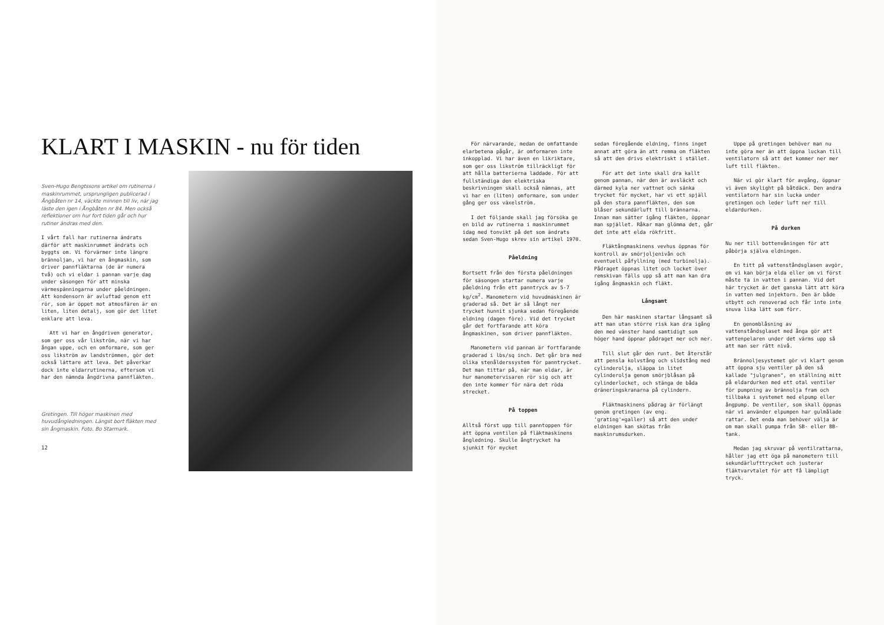KLART I MASKIN - nu för tiden
Sven-Hugo Bengtssons artikel om rutinerna i maskinrummet, ursprungligen publicerad i Ångbåten nr 14, väckte minnen till liv, när jag läste den igen i Ångbåten nr 84. Men också reflektioner om hur fort tiden går och hur rutiner ändras med den.
I vårt fall har rutinerna ändrats därför att maskinrummet ändrats och byggts om. Vi förvärmer inte längre brännoljan, vi har en ångmaskin, som driver pannfläktarna (de är numera två) och vi eldar i pannan varje dag under säsongen för att minska värmespänningarna under påeldningen. Att kondensorn är avluftad genom ett rör, som är öppet mot atmosfären är en liten, liten detalj, som gör det litet enklare att leva.
Att vi har en ångdriven generator, som ger oss vår likström, när vi har ångan uppe, och en omformare, som ger oss likström av landströmmen, gör det också lättare att leva. Det påverkar dock inte eldarrutinerna, eftersom vi har den nämnda ångdrivna pannfläkten.
Gretingen. Till höger maskinen med huvudångledningen. Längst bort fläkten med sin ångmaskin. Foto. Bo Starmark.
12
För närvarande, medan de omfattande elarbetena pågår, är omformaren inte inkopplad. Vi har även en likriktare, som ger oss likström tillräckligt för att hålla batterierna laddade. För att fullständiga den elektriska beskrivningen skall också nämnas, att vi har en (liten) omformare, som under gång ger oss växelström.
I det följande skall jag försöka ge en bild av rutinerna i maskinrummet idag med tonvikt på det som ändrats sedan Sven-Hugo skrev sin artikel 1970.
Påeldning
Bortsett från den första påeldningen för säsongen startar numera varje påeldning från ett panntryck av 5-7 kg/cm<sup>2</sup>. Manometern vid huvudmaskinen är graderad så. Det är så långt ner trycket hunnit sjunka sedan föregående eldning (dagen före). Vid det trycket går det fortfarande att köra ångmaskinen, som driver pannfläkten.
Manometern vid pannan är fortfarande graderad i lbs/sq inch. Det går bra med olika stenålderssystem för panntrycket. Det man tittar på, när man eldar, är hur manometervisaren rör sig och att den inte kommer för nära det röda strecket.
På toppen
Alltså först upp till panntoppen för att öppna ventilen på fläktmaskinens ångledning. Skulle ångtrycket ha sjunkit för mycket
sedan föregående eldning, finns inget annat att göra än att remma om fläkten så att den drivs elektriskt i stället.
För att det inte skall dra kallt genom pannan, när den är avsläckt och därmed kyla ner vattnet och sänka trycket för mycket, har vi ett spjäll på den stora pannfläkten, den som blåser sekundärluft till brännarna. Innan man sätter igång fläkten, öppnar man spjället. Råkar man glömma det, går det inte att elda rökfritt.
Fläktångmaskinens vevhus öppnas för kontroll av smörjoljenivån och eventuell påfyllning (med turbinolja). Pådraget öppnas litet och locket över remskivan fälls upp så att man kan dra igång ångmaskin och fläkt.
Långsamt
Den här maskinen startar långsamt så att man utan större risk kan dra igång den med vänster hand samtidigt som höger hand öppnar pådraget mer och mer.
Till slut går den runt. Det återstår att pensla kolvstång och slidstång med cylinderolja, släppa in litet cylinderolja genom smörjblåsan på cylinderlocket, och stänga de båda dräneringskranarna på cylindern.
Fläktmaskinens pådrag är förlängt genom gretingen (av eng. 'grating'=galler) så att den under eldningen kan skötas från maskinrumsdurken.
Uppe på gretingen behöver man nu inte göra mer än att öppna luckan till ventilatorn så att det kommer ner mer luft till fläkten.
När vi gör klart för avgång, öppnar vi även skylight på båtdäck. Den andra ventilatorn har sin lucka under gretingen och leder luft ner till eldardurken.
På durken
Nu ner till bottenvåningen för att påbörja själva eldningen.
En titt på vattenståndsglasen avgör, om vi kan börja elda eller om vi först måste ta in vatten i pannan. Vid det här trycket är det ganska lätt att köra in vatten med injektorn. Den är både utbytt och renoverad och får inte inte snuva lika lätt som förr.
En genomblåsning av vattenståndsglaset med ånga gör att vattenpelaren under det värms upp så att man ser rätt nivå.
Brännoljesystemet gör vi klart genom att öppna sju ventiler på den så kallade "julgranen", en ställning mitt på eldardurken med ett otal ventiler för pumpning av brännolja fram och tillbaka i systemet med elpump eller ångpump. De ventiler, som skall öppnas när vi använder elpumpen har gulmålade rattar. Det enda man behöver välja är om man skall pumpa från SB- eller BB-tank.
Medan jag skruvar på ventilrattarna, håller jag ett öga på manometern till sekundärlufttrycket och justerar fläktvarvtalet för att få lämpligt tryck.